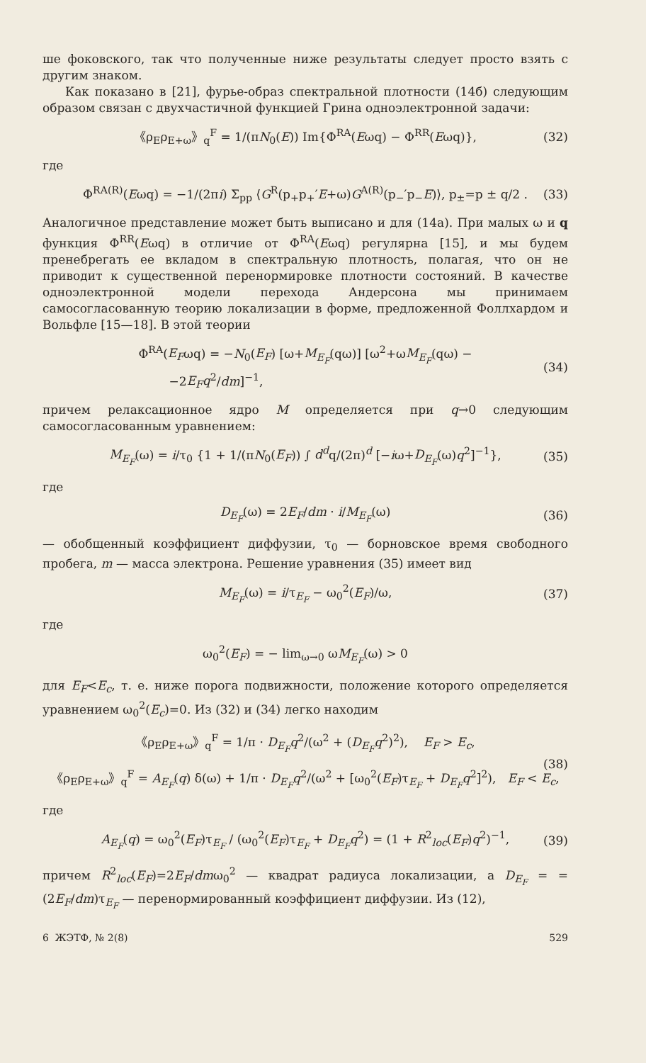ше фоковского, так что полученные ниже результаты следует просто взять с другим знаком.
Как показано в [21], фурье-образ спектральной плотности (14б) следующим образом связан с двухчастичной функцией Грина одноэлектронной задачи:
《ρ<sub>E</sub>ρ<sub>E+ω</sub>》<sub>q</sub><sup>F</sup> = 1/(πN<sub>0</sub>(E)) Im{Φ<sup>RA</sup>(Eωq) − Φ<sup>RR</sup>(Eωq)}, (32)
где
Φ<sup>RA(R)</sup>(Eωq) = −1/(2πi) Σ<sub>pp</sub> ⟨G<sup>R</sup>(p<sub>+</sub>p<sub>+</sub>′E+ω)G<sup>A(R)</sup>(p<sub>−</sub>′p<sub>−</sub>E)⟩, p<sub>±</sub>=p ± q/2 . (33)
Аналогичное представление может быть выписано и для (14а). При малых ω и q функция Φ<sup>RR</sup>(Eωq) в отличие от Φ<sup>RA</sup>(Eωq) регулярна [15], и мы будем пренебрегать ее вкладом в спектральную плотность, полагая, что он не приводит к существенной перенормировке плотности состояний. В качестве одноэлектронной модели перехода Андерсона мы принимаем самосогласованную теорию локализации в форме, предложенной Фоллхардом и Вольфле [15—18]. В этой теории
Φ<sup>RA</sup>(E<sub>F</sub>ωq) = −N<sub>0</sub>(E<sub>F</sub>) [ω+M<sub>E<sub>F</sub></sub>(qω)] [ω<sup>2</sup>+ωM<sub>E<sub>F</sub></sub>(qω) −
−2E<sub>F</sub>q<sup>2</sup>/dm]<sup>−1</sup>, (34)
причем релаксационное ядро M определяется при q→0 следующим самосогласованным уравнением:
M<sub>E<sub>F</sub></sub>(ω) = i/τ<sub>0</sub> {1 + 1/(πN<sub>0</sub>(E<sub>F</sub>)) ∫ d<sup>d</sup>q/(2π)<sup>d</sup> [−iω+D<sub>E<sub>F</sub></sub>(ω)q<sup>2</sup>]<sup>−1</sup>}, (35)
где
D<sub>E<sub>F</sub></sub>(ω) = 2E<sub>F</sub>/dm · i/M<sub>E<sub>F</sub></sub>(ω) (36)
— обобщенный коэффициент диффузии, τ<sub>0</sub> — борновское время свободного пробега, m — масса электрона. Решение уравнения (35) имеет вид
M<sub>E<sub>F</sub></sub>(ω) = i/τ<sub>E<sub>F</sub></sub> − ω<sub>0</sub><sup>2</sup>(E<sub>F</sub>)/ω, (37)
где
ω<sub>0</sub><sup>2</sup>(E<sub>F</sub>) = − lim<sub>ω→0</sub> ωM<sub>E<sub>F</sub></sub>(ω) > 0
для E<sub>F</sub><E<sub>c</sub>, т. е. ниже порога подвижности, положение которого определяется уравнением ω<sub>0</sub><sup>2</sup>(E<sub>c</sub>)=0. Из (32) и (34) легко находим
《ρ<sub>E</sub>ρ<sub>E+ω</sub>》<sub>q</sub><sup>F</sup> = 1/π · D<sub>E<sub>F</sub></sub>q<sup>2</sup>/(ω<sup>2</sup> + (D<sub>E<sub>F</sub></sub>q<sup>2</sup>)<sup>2</sup>), E<sub>F</sub> > E<sub>c</sub>,
(38)
《ρ<sub>E</sub>ρ<sub>E+ω</sub>》<sub>q</sub><sup>F</sup> = A<sub>E<sub>F</sub></sub>(q) δ(ω) + 1/π · D<sub>E<sub>F</sub></sub>q<sup>2</sup>/(ω<sup>2</sup> + [ω<sub>0</sub><sup>2</sup>(E<sub>F</sub>)τ<sub>E<sub>F</sub></sub> + D<sub>E<sub>F</sub></sub>q<sup>2</sup>]<sup>2</sup>), E<sub>F</sub> < E<sub>c</sub>,
где
A<sub>E<sub>F</sub></sub>(q) = ω<sub>0</sub><sup>2</sup>(E<sub>F</sub>)τ<sub>E<sub>F</sub></sub> / (ω<sub>0</sub><sup>2</sup>(E<sub>F</sub>)τ<sub>E<sub>F</sub></sub> + D<sub>E<sub>F</sub></sub>q<sup>2</sup>) = (1 + R<sup>2</sup><sub>loc</sub>(E<sub>F</sub>)q<sup>2</sup>)<sup>−1</sup>, (39)
причем R<sup>2</sup><sub>loc</sub>(E<sub>F</sub>)=2E<sub>F</sub>/dmω<sub>0</sub><sup>2</sup> — квадрат радиуса локализации, а D<sub>E<sub>F</sub></sub> = =(2E<sub>F</sub>/dm)τ<sub>E<sub>F</sub></sub> — перенормированный коэффициент диффузии. Из (12),
6 ЖЭТФ, № 2(8) 529